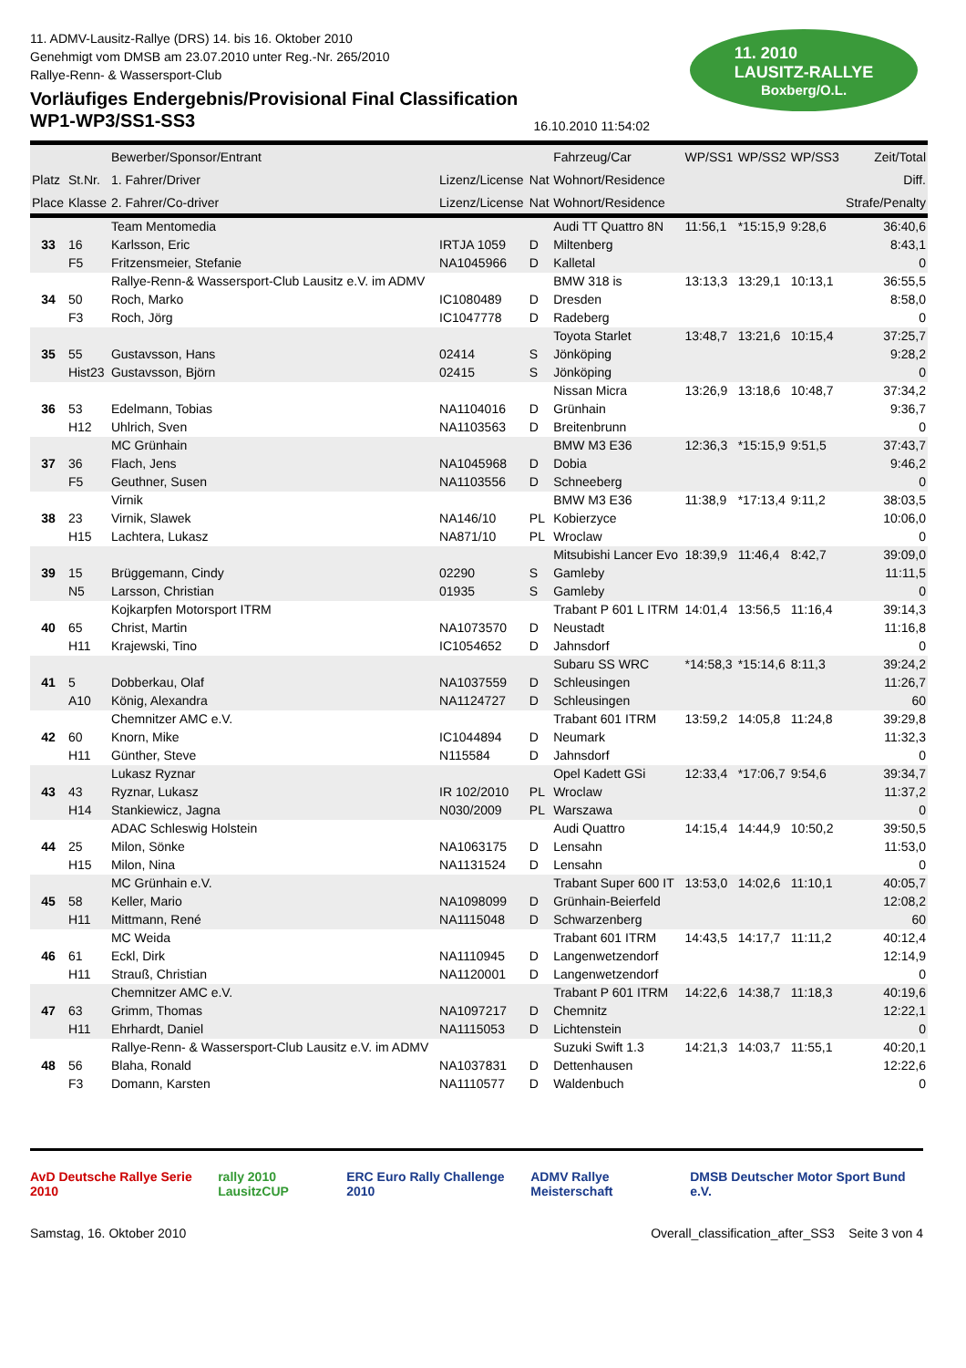11. ADMV-Lausitz-Rallye (DRS) 14. bis 16. Oktober 2010
Genehmigt vom DMSB am 23.07.2010 unter Reg.-Nr. 265/2010
Rallye-Renn- & Wassersport-Club
Vorläufiges Endergebnis/Provisional Final Classification
WP1-WP3/SS1-SS3 16.10.2010 11:54:02
11. 2010
LAUSITZ-RALLYE
Boxberg/O.L.
| | | Bewerber/Sponsor/Entrant | | | Fahrzeug/Car | WP/SS1 | WP/SS2 | WP/SS3 | Zeit/Total |
| --- | --- | --- | --- | --- | --- | --- | --- | --- | --- |
| Platz | St.Nr. | 1. Fahrer/Driver | Lizenz/License | Nat | Wohnort/Residence | | | | Diff. |
| Place | Klasse | 2. Fahrer/Co-driver | Lizenz/License | Nat | Wohnort/Residence | | | | Strafe/Penalty |
| | | Team Mentomedia | | | Audi TT Quattro 8N | 11:56,1 | *15:15,9 | 9:28,6 | 36:40,6 |
| 33 | 16 | Karlsson, Eric | IRTJA 1059 | D | Miltenberg | | | | 8:43,1 |
| | F5 | Fritzensmeier, Stefanie | NA1045966 | D | Kalletal | | | | 0 |
| | | Rallye-Renn-& Wassersport-Club Lausitz e.V. im ADMV | | | BMW 318 is | 13:13,3 | 13:29,1 | 10:13,1 | 36:55,5 |
| 34 | 50 | Roch, Marko | IC1080489 | D | Dresden | | | | 8:58,0 |
| | F3 | Roch, Jörg | IC1047778 | D | Radeberg | | | | 0 |
| | | | | | Toyota Starlet | 13:48,7 | 13:21,6 | 10:15,4 | 37:25,7 |
| 35 | 55 | Gustavsson, Hans | 02414 | S | Jönköping | | | | 9:28,2 |
| | Hist23 | Gustavsson, Björn | 02415 | S | Jönköping | | | | 0 |
| | | | | | Nissan Micra | 13:26,9 | 13:18,6 | 10:48,7 | 37:34,2 |
| 36 | 53 | Edelmann, Tobias | NA1104016 | D | Grünhain | | | | 9:36,7 |
| | H12 | Uhlrich, Sven | NA1103563 | D | Breitenbrunn | | | | 0 |
| | | MC Grünhain | | | BMW M3 E36 | 12:36,3 | *15:15,9 | 9:51,5 | 37:43,7 |
| 37 | 36 | Flach, Jens | NA1045968 | D | Dobia | | | | 9:46,2 |
| | F5 | Geuthner, Susen | NA1103556 | D | Schneeberg | | | | 0 |
| | | Virnik | | | BMW M3 E36 | 11:38,9 | *17:13,4 | 9:11,2 | 38:03,5 |
| 38 | 23 | Virnik, Slawek | NA146/10 | PL | Kobierzyce | | | | 10:06,0 |
| | H15 | Lachtera, Lukasz | NA871/10 | PL | Wroclaw | | | | 0 |
| | | | | | Mitsubishi Lancer Evo | 18:39,9 | 11:46,4 | 8:42,7 | 39:09,0 |
| 39 | 15 | Brüggemann, Cindy | 02290 | S | Gamleby | | | | 11:11,5 |
| | N5 | Larsson, Christian | 01935 | S | Gamleby | | | | 0 |
| | | Kojkarpfen Motorsport ITRM | | | Trabant P 601 L ITRM | 14:01,4 | 13:56,5 | 11:16,4 | 39:14,3 |
| 40 | 65 | Christ, Martin | NA1073570 | D | Neustadt | | | | 11:16,8 |
| | H11 | Krajewski, Tino | IC1054652 | D | Jahnsdorf | | | | 0 |
| | | | | | Subaru SS WRC | *14:58,3 | *15:14,6 | 8:11,3 | 39:24,2 |
| 41 | 5 | Dobberkau, Olaf | NA1037559 | D | Schleusingen | | | | 11:26,7 |
| | A10 | König, Alexandra | NA1124727 | D | Schleusingen | | | | 60 |
| | | Chemnitzer AMC e.V. | | | Trabant 601 ITRM | 13:59,2 | 14:05,8 | 11:24,8 | 39:29,8 |
| 42 | 60 | Knorn, Mike | IC1044894 | D | Neumark | | | | 11:32,3 |
| | H11 | Günther, Steve | N115584 | D | Jahnsdorf | | | | 0 |
| | | Lukasz Ryznar | | | Opel Kadett GSi | 12:33,4 | *17:06,7 | 9:54,6 | 39:34,7 |
| 43 | 43 | Ryznar, Lukasz | IR 102/2010 | PL | Wroclaw | | | | 11:37,2 |
| | H14 | Stankiewicz, Jagna | N030/2009 | PL | Warszawa | | | | 0 |
| | | ADAC Schleswig Holstein | | | Audi Quattro | 14:15,4 | 14:44,9 | 10:50,2 | 39:50,5 |
| 44 | 25 | Milon, Sönke | NA1063175 | D | Lensahn | | | | 11:53,0 |
| | H15 | Milon, Nina | NA1131524 | D | Lensahn | | | | 0 |
| | | MC Grünhain e.V. | | | Trabant Super 600 IT | 13:53,0 | 14:02,6 | 11:10,1 | 40:05,7 |
| 45 | 58 | Keller, Mario | NA1098099 | D | Grünhain-Beierfeld | | | | 12:08,2 |
| | H11 | Mittmann, René | NA1115048 | D | Schwarzenberg | | | | 60 |
| | | MC Weida | | | Trabant 601 ITRM | 14:43,5 | 14:17,7 | 11:11,2 | 40:12,4 |
| 46 | 61 | Eckl, Dirk | NA1110945 | D | Langenwetzendorf | | | | 12:14,9 |
| | H11 | Strauß, Christian | NA1120001 | D | Langenwetzendorf | | | | 0 |
| | | Chemnitzer AMC e.V. | | | Trabant P 601 ITRM | 14:22,6 | 14:38,7 | 11:18,3 | 40:19,6 |
| 47 | 63 | Grimm, Thomas | NA1097217 | D | Chemnitz | | | | 12:22,1 |
| | H11 | Ehrhardt, Daniel | NA1115053 | D | Lichtenstein | | | | 0 |
| | | Rallye-Renn- & Wassersport-Club Lausitz e.V. im ADMV | | | Suzuki Swift 1.3 | 14:21,3 | 14:03,7 | 11:55,1 | 40:20,1 |
| 48 | 56 | Blaha, Ronald | NA1037831 | D | Dettenhausen | | | | 12:22,6 |
| | F3 | Domann, Karsten | NA1110577 | D | Waldenbuch | | | | 0 |
AvD Deutsche Rallye Serie 2010 rally 2010 LausitzCUP ERC Euro Rally Challenge 2010 ADMV Rallye Meisterschaft DMSB Deutscher Motor Sport Bund e.V.
Samstag, 16. Oktober 2010 Overall_classification_after_SS3 Seite 3 von 4